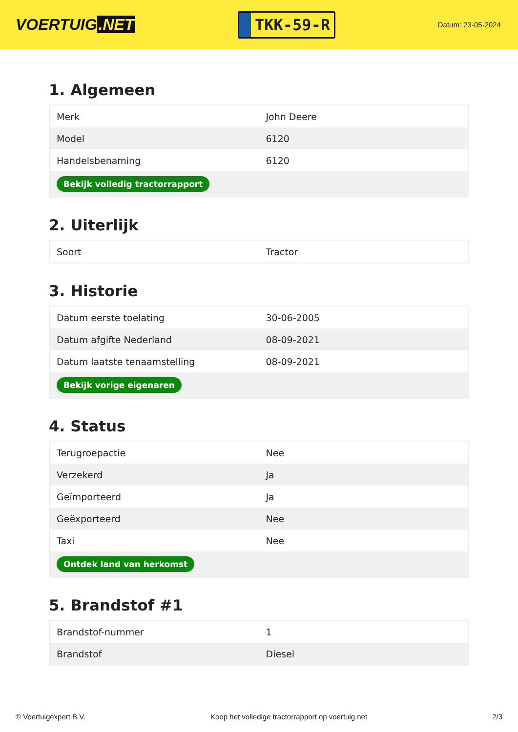VOERTUIG.NET
TKK-59-R
Datum: 23-05-2024
1. Algemeen
| Merk | John Deere |
| Model | 6120 |
| Handelsbenaming | 6120 |
| Bekijk volledig tractorrapport | |
2. Uiterlijk
| Soort | Tractor |
3. Historie
| Datum eerste toelating | 30-06-2005 |
| Datum afgifte Nederland | 08-09-2021 |
| Datum laatste tenaamstelling | 08-09-2021 |
| Bekijk vorige eigenaren | |
4. Status
| Terugroepactie | Nee |
| Verzekerd | Ja |
| Geïmporteerd | Ja |
| Geëxporteerd | Nee |
| Taxi | Nee |
| Ontdek land van herkomst | |
5. Brandstof #1
| Brandstof-nummer | 1 |
| Brandstof | Diesel |
© Voertuigexpert B.V. Koop het volledige tractorrapport op voertuig.net 2/3